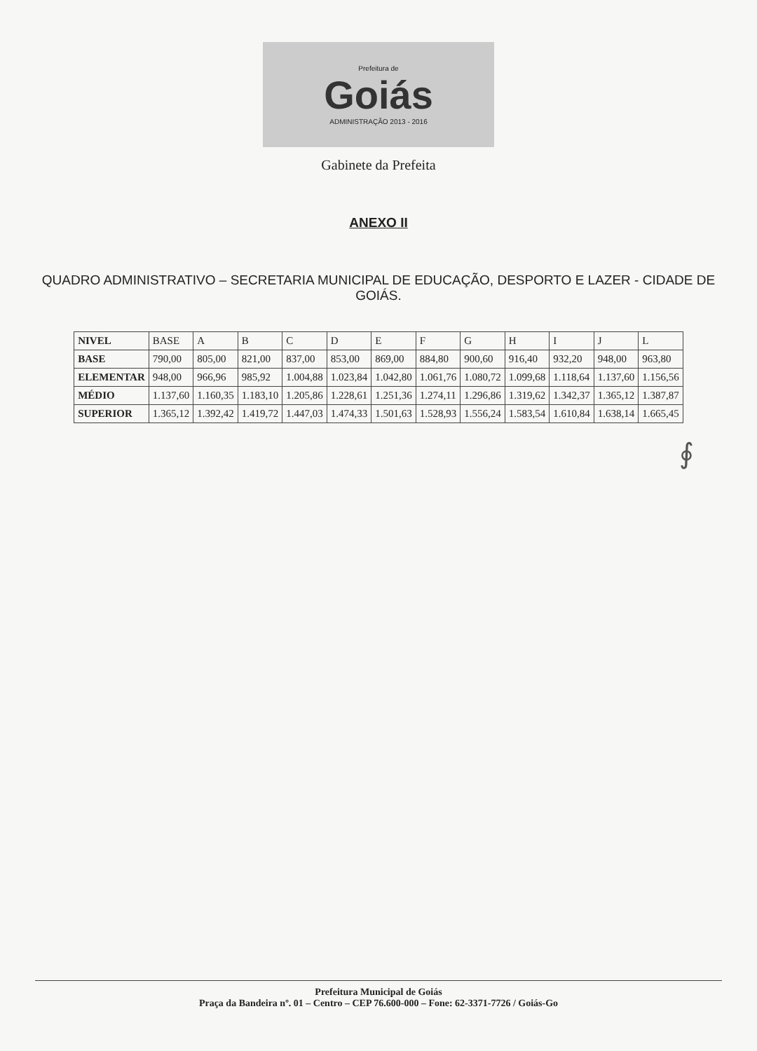Prefeitura de
Goiás
ADMINISTRAÇÃO 2013 - 2016
Gabinete da Prefeita
ANEXO II
QUADRO ADMINISTRATIVO – SECRETARIA MUNICIPAL DE EDUCAÇÃO, DESPORTO E LAZER - CIDADE DE GOIÁS.
| NIVEL | BASE | A | B | C | D | E | F | G | H | I | J | L |
| --- | --- | --- | --- | --- | --- | --- | --- | --- | --- | --- | --- | --- |
| BASE | 790,00 | 805,00 | 821,00 | 837,00 | 853,00 | 869,00 | 884,80 | 900,60 | 916,40 | 932,20 | 948,00 | 963,80 |
| ELEMENTAR | 948,00 | 966,96 | 985,92 | 1.004,88 | 1.023,84 | 1.042,80 | 1.061,76 | 1.080,72 | 1.099,68 | 1.118,64 | 1.137,60 | 1.156,56 |
| MÉDIO | 1.137,60 | 1.160,35 | 1.183,10 | 1.205,86 | 1.228,61 | 1.251,36 | 1.274,11 | 1.296,86 | 1.319,62 | 1.342,37 | 1.365,12 | 1.387,87 |
| SUPERIOR | 1.365,12 | 1.392,42 | 1.419,72 | 1.447,03 | 1.474,33 | 1.501,63 | 1.528,93 | 1.556,24 | 1.583,54 | 1.610,84 | 1.638,14 | 1.665,45 |
∮
Prefeitura Municipal de Goiás
Praça da Bandeira nº. 01 – Centro – CEP 76.600-000 – Fone: 62-3371-7726 / Goiás-Go